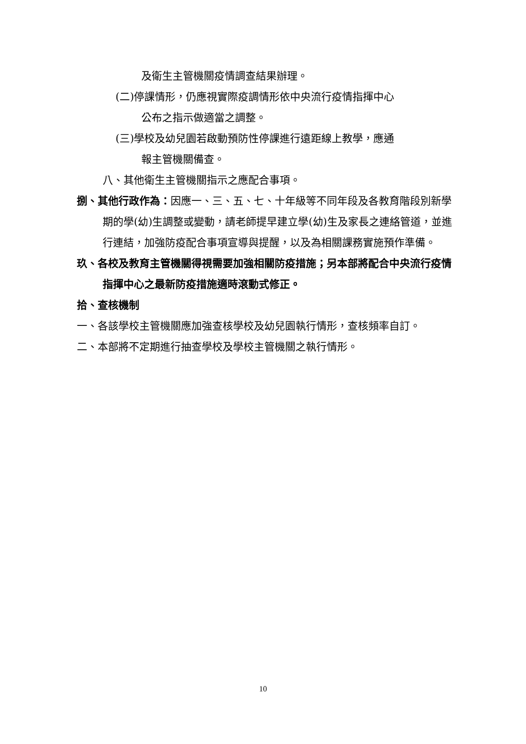及衛生主管機關疫情調查結果辦理。
(二)停課情形，仍應視實際疫調情形依中央流行疫情指揮中心
公布之指示做適當之調整。
(三)學校及幼兒園若啟動預防性停課進行遠距線上教學，應通
報主管機關備查。
八、其他衛生主管機關指示之應配合事項。
捌、其他行政作為：因應一、三、五、七、十年級等不同年段及各教育階段別新學期的學(幼)生調整或變動，請老師提早建立學(幼)生及家長之連絡管道，並進行連結，加強防疫配合事項宣導與提醒，以及為相關課務實施預作準備。
玖、各校及教育主管機關得視需要加強相關防疫措施；另本部將配合中央流行疫情指揮中心之最新防疫措施適時滾動式修正。
拾、查核機制
一、各該學校主管機關應加強查核學校及幼兒園執行情形，查核頻率自訂。
二、本部將不定期進行抽查學校及學校主管機關之執行情形。
10